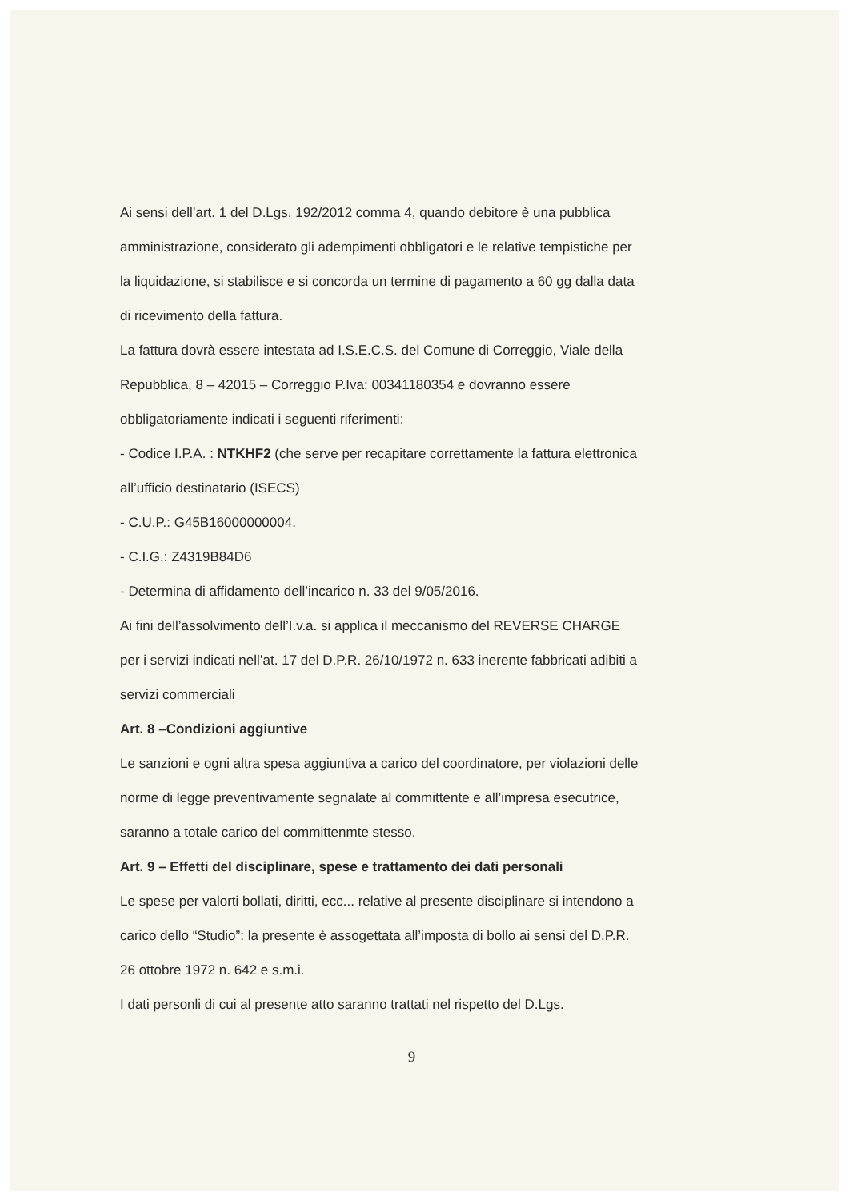Ai sensi dell’art. 1 del D.Lgs. 192/2012 comma 4, quando debitore è una pubblica amministrazione, considerato gli adempimenti obbligatori e le relative tempistiche per la liquidazione, si stabilisce e si concorda un termine di pagamento a 60 gg dalla data di ricevimento della fattura.
La fattura dovrà essere intestata ad I.S.E.C.S. del Comune di Correggio, Viale della Repubblica, 8 – 42015 – Correggio P.Iva: 00341180354 e dovranno essere obbligatoriamente indicati i seguenti riferimenti:
- Codice I.P.A. : NTKHF2 (che serve per recapitare correttamente la fattura elettronica all’ufficio destinatario (ISECS)
- C.U.P.: G45B16000000004.
- C.I.G.: Z4319B84D6
- Determina di affidamento dell’incarico n. 33 del 9/05/2016.
Ai fini dell’assolvimento dell’I.v.a. si applica il meccanismo del REVERSE CHARGE per i servizi indicati nell’at. 17 del D.P.R. 26/10/1972 n. 633 inerente fabbricati adibiti a servizi commerciali
Art. 8 –Condizioni aggiuntive
Le sanzioni e ogni altra spesa aggiuntiva a carico del coordinatore, per violazioni delle norme di legge preventivamente segnalate al committente e all’impresa esecutrice, saranno a totale carico del committenmte stesso.
Art. 9 – Effetti del disciplinare, spese e trattamento dei dati personali
Le spese per valorti bollati, diritti, ecc... relative al presente disciplinare si intendono a carico dello “Studio”: la presente è assogettata all’imposta di bollo ai sensi del D.P.R. 26 ottobre 1972 n. 642 e s.m.i.
I dati personli di cui al presente atto saranno trattati nel rispetto del D.Lgs.
9